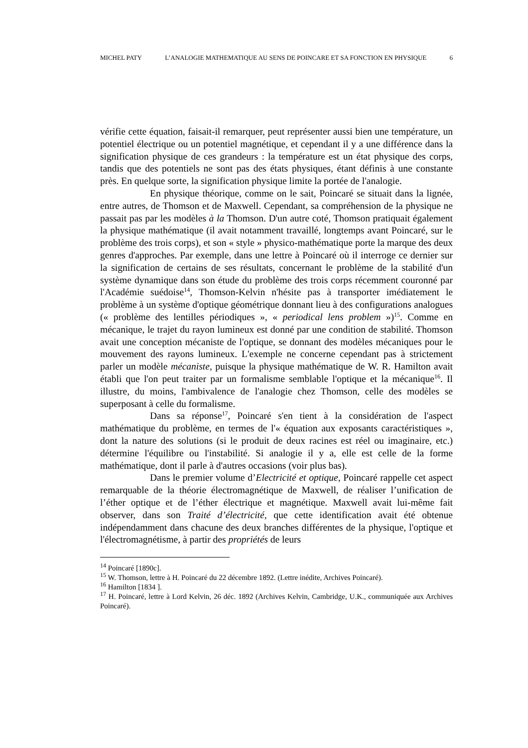MICHEL PATY L’ANALOGIE MATHEMATIQUE AU SENS DE POINCARE ET SA FONCTION EN PHYSIQUE 6
vérifie cette équation, faisait-il remarquer, peut représenter aussi bien une température, un potentiel électrique ou un potentiel magnétique, et cependant il y a une différence dans la signification physique de ces grandeurs : la température est un état physique des corps, tandis que des potentiels ne sont pas des états physiques, étant définis à une constante près. En quelque sorte, la signification physique limite la portée de l'analogie.
En physique théorique, comme on le sait, Poincaré se situait dans la lignée, entre autres, de Thomson et de Maxwell. Cependant, sa compréhension de la physique ne passait pas par les modèles à la Thomson. D'un autre coté, Thomson pratiquait également la physique mathématique (il avait notamment travaillé, longtemps avant Poincaré, sur le problème des trois corps), et son « style » physico-mathématique porte la marque des deux genres d'approches. Par exemple, dans une lettre à Poincaré où il interroge ce dernier sur la signification de certains de ses résultats, concernant le problème de la stabilité d'un système dynamique dans son étude du problème des trois corps récemment couronné par l'Académie suédoise<sup>14</sup>, Thomson-Kelvin n'hésite pas à transporter imédiatement le problème à un système d'optique géométrique donnant lieu à des configurations analogues (« problème des lentilles périodiques », « periodical lens problem »)<sup>15</sup>. Comme en mécanique, le trajet du rayon lumineux est donné par une condition de stabilité. Thomson avait une conception mécaniste de l'optique, se donnant des modèles mécaniques pour le mouvement des rayons lumineux. L'exemple ne concerne cependant pas à strictement parler un modèle mécaniste, puisque la physique mathématique de W. R. Hamilton avait établi que l'on peut traiter par un formalisme semblable l'optique et la mécanique<sup>16</sup>. Il illustre, du moins, l'ambivalence de l'analogie chez Thomson, celle des modèles se superposant à celle du formalisme.
Dans sa réponse<sup>17</sup>, Poincaré s'en tient à la considération de l'aspect mathématique du problème, en termes de l'« équation aux exposants caractéristiques », dont la nature des solutions (si le produit de deux racines est réel ou imaginaire, etc.) détermine l'équilibre ou l'instabilité. Si analogie il y a, elle est celle de la forme mathématique, dont il parle à d'autres occasions (voir plus bas).
Dans le premier volume d’Electricité et optique, Poincaré rappelle cet aspect remarquable de la théorie électromagnétique de Maxwell, de réaliser l’unification de l’éther optique et de l’éther électrique et magnétique. Maxwell avait lui-même fait observer, dans son Traité d’électricité, que cette identification avait été obtenue indépendamment dans chacune des deux branches différentes de la physique, l'optique et l'électromagnétisme, à partir des propriétés de leurs
<sup>14</sup> Poincaré [1890c].
<sup>15</sup> W. Thomson, lettre à H. Poincaré du 22 décembre 1892. (Lettre inédite, Archives Poincaré).
<sup>16</sup> Hamilton [1834 ].
<sup>17</sup> H. Poincaré, lettre à Lord Kelvin, 26 déc. 1892 (Archives Kelvin, Cambridge, U.K., communiquée aux Archives Poincaré).